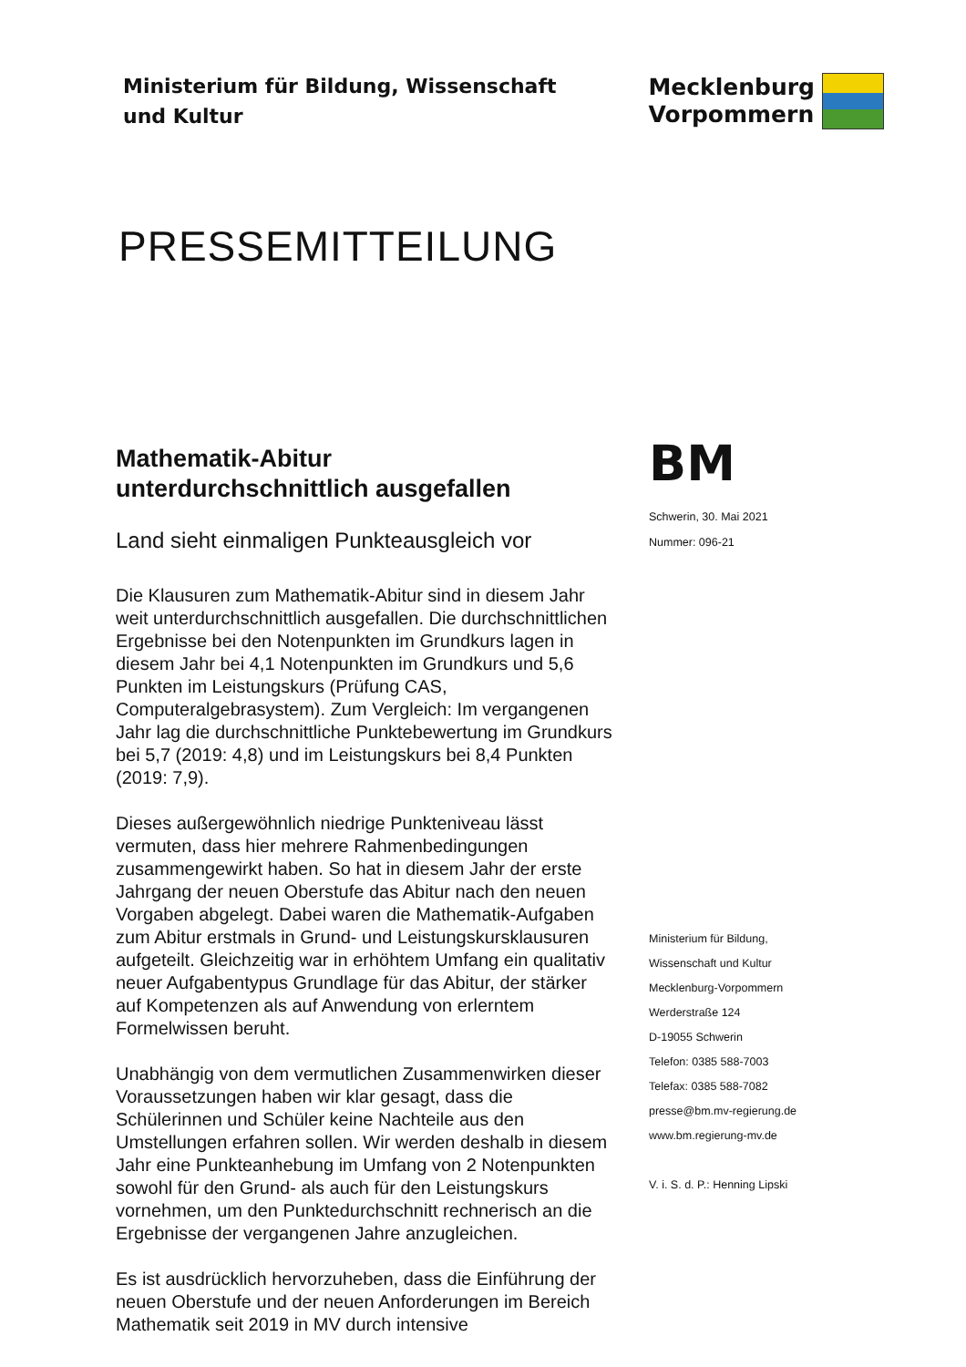Ministerium für Bildung, Wissenschaft
und Kultur
Mecklenburg
Vorpommern
PRESSEMITTEILUNG
Mathematik-Abitur
unterdurchschnittlich ausgefallen
Land sieht einmaligen Punkteausgleich vor
Die Klausuren zum Mathematik-Abitur sind in diesem Jahr weit unterdurchschnittlich ausgefallen. Die durchschnittlichen Ergebnisse bei den Notenpunkten im Grundkurs lagen in diesem Jahr bei 4,1 Notenpunkten im Grundkurs und 5,6 Punkten im Leistungskurs (Prüfung CAS, Computeralgebrasystem). Zum Vergleich: Im vergangenen Jahr lag die durchschnittliche Punktebewertung im Grundkurs bei 5,7 (2019: 4,8) und im Leistungskurs bei 8,4 Punkten (2019: 7,9).
Dieses außergewöhnlich niedrige Punkteniveau lässt vermuten, dass hier mehrere Rahmenbedingungen zusammengewirkt haben. So hat in diesem Jahr der erste Jahrgang der neuen Oberstufe das Abitur nach den neuen Vorgaben abgelegt. Dabei waren die Mathematik-Aufgaben zum Abitur erstmals in Grund- und Leistungskursklausuren aufgeteilt. Gleichzeitig war in erhöhtem Umfang ein qualitativ neuer Aufgabentypus Grundlage für das Abitur, der stärker auf Kompetenzen als auf Anwendung von erlerntem Formelwissen beruht.
Unabhängig von dem vermutlichen Zusammenwirken dieser Voraussetzungen haben wir klar gesagt, dass die Schülerinnen und Schüler keine Nachteile aus den Umstellungen erfahren sollen. Wir werden deshalb in diesem Jahr eine Punkteanhebung im Umfang von 2 Notenpunkten sowohl für den Grund- als auch für den Leistungskurs vornehmen, um den Punktedurchschnitt rechnerisch an die Ergebnisse der vergangenen Jahre anzugleichen.
Es ist ausdrücklich hervorzuheben, dass die Einführung der neuen Oberstufe und der neuen Anforderungen im Bereich Mathematik seit 2019 in MV durch intensive
BM
Schwerin, 30. Mai 2021
Nummer: 096-21
Ministerium für Bildung,
Wissenschaft und Kultur
Mecklenburg-Vorpommern
Werderstraße 124
D-19055 Schwerin
Telefon: 0385 588-7003
Telefax: 0385 588-7082
presse@bm.mv-regierung.de
www.bm.regierung-mv.de
V. i. S. d. P.: Henning Lipski